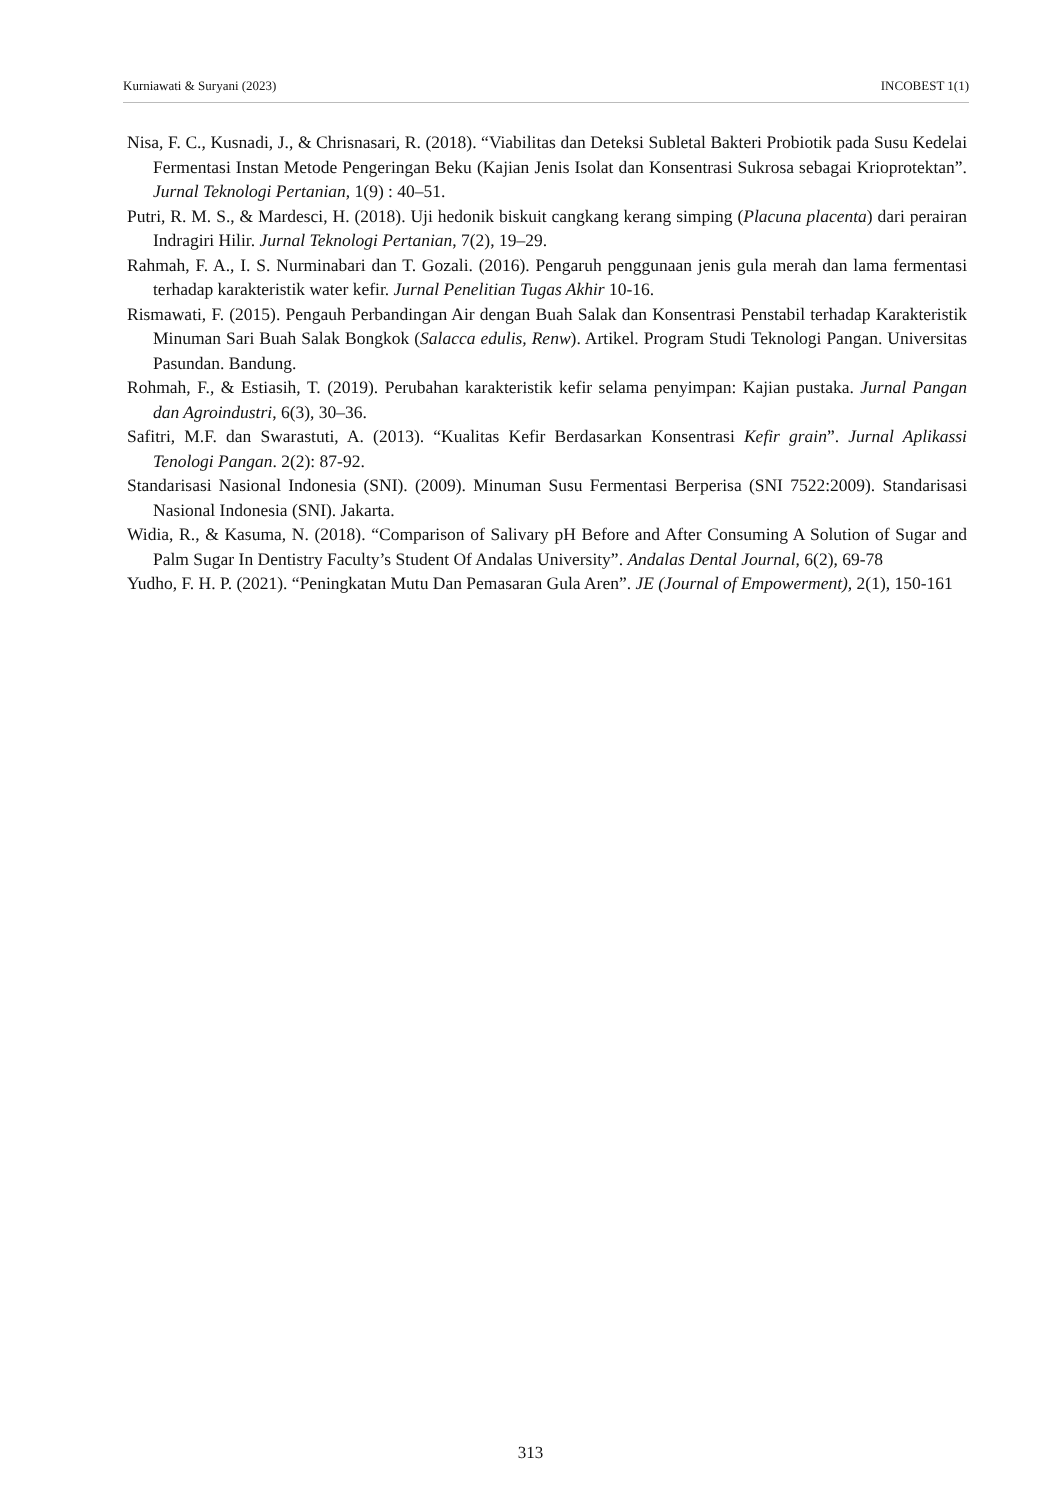Kurniawati & Suryani (2023) INCOBEST 1(1)
Nisa, F. C., Kusnadi, J., & Chrisnasari, R. (2018). “Viabilitas dan Deteksi Subletal Bakteri Probiotik pada Susu Kedelai Fermentasi Instan Metode Pengeringan Beku (Kajian Jenis Isolat dan Konsentrasi Sukrosa sebagai Krioprotektan”. Jurnal Teknologi Pertanian, 1(9) : 40–51.
Putri, R. M. S., & Mardesci, H. (2018). Uji hedonik biskuit cangkang kerang simping (Placuna placenta) dari perairan Indragiri Hilir. Jurnal Teknologi Pertanian, 7(2), 19–29.
Rahmah, F. A., I. S. Nurminabari dan T. Gozali. (2016). Pengaruh penggunaan jenis gula merah dan lama fermentasi terhadap karakteristik water kefir. Jurnal Penelitian Tugas Akhir 10-16.
Rismawati, F. (2015). Pengauh Perbandingan Air dengan Buah Salak dan Konsentrasi Penstabil terhadap Karakteristik Minuman Sari Buah Salak Bongkok (Salacca edulis, Renw). Artikel. Program Studi Teknologi Pangan. Universitas Pasundan. Bandung.
Rohmah, F., & Estiasih, T. (2019). Perubahan karakteristik kefir selama penyimpan: Kajian pustaka. Jurnal Pangan dan Agroindustri, 6(3), 30–36.
Safitri, M.F. dan Swarastuti, A. (2013). “Kualitas Kefir Berdasarkan Konsentrasi Kefir grain”. Jurnal Aplikassi Tenologi Pangan. 2(2): 87-92.
Standarisasi Nasional Indonesia (SNI). (2009). Minuman Susu Fermentasi Berperisa (SNI 7522:2009). Standarisasi Nasional Indonesia (SNI). Jakarta.
Widia, R., & Kasuma, N. (2018). “Comparison of Salivary pH Before and After Consuming A Solution of Sugar and Palm Sugar In Dentistry Faculty’s Student Of Andalas University”. Andalas Dental Journal, 6(2), 69-78
Yudho, F. H. P. (2021). “Peningkatan Mutu Dan Pemasaran Gula Aren”. JE (Journal of Empowerment), 2(1), 150-161
313